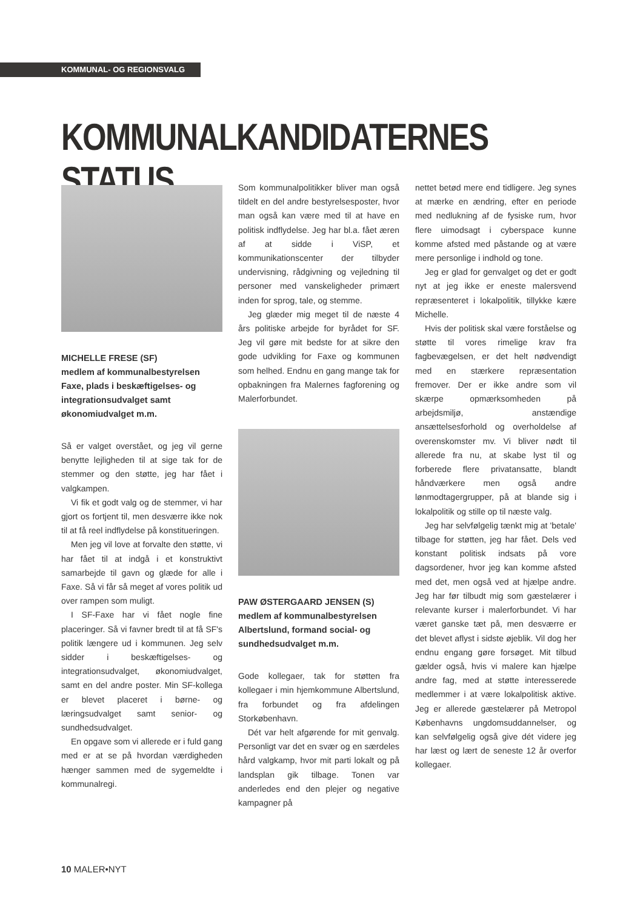KOMMUNAL- OG REGIONSVALG
KOMMUNALKANDIDATERNES STATUS
MICHELLE FRESE (SF)
medlem af kommunalbestyrelsen Faxe, plads i beskæftigelses- og integrationsudvalget samt økonomiudvalget m.m.
Så er valget overstået, og jeg vil gerne benytte lejligheden til at sige tak for de stemmer og den støtte, jeg har fået i valgkampen.
Vi fik et godt valg og de stemmer, vi har gjort os fortjent til, men desværre ikke nok til at få reel indflydelse på konstitueringen.
Men jeg vil love at forvalte den støtte, vi har fået til at indgå i et konstruktivt samarbejde til gavn og glæde for alle i Faxe. Så vi får så meget af vores politik ud over rampen som muligt.
I SF-Faxe har vi fået nogle fine placeringer. Så vi favner bredt til at få SF's politik længere ud i kommunen. Jeg selv sidder i beskæftigelses- og integrationsudvalget, økonomiudvalget, samt en del andre poster. Min SF-kollega er blevet placeret i børne- og læringsudvalget samt senior- og sundhedsudvalget.
En opgave som vi allerede er i fuld gang med er at se på hvordan værdigheden hænger sammen med de sygemeldte i kommunalregi.
Som kommunalpolitikker bliver man også tildelt en del andre bestyrelsesposter, hvor man også kan være med til at have en politisk indflydelse. Jeg har bl.a. fået æren af at sidde i ViSP, et kommunikationscenter der tilbyder undervisning, rådgivning og vejledning til personer med vanskeligheder primært inden for sprog, tale, og stemme.
Jeg glæder mig meget til de næste 4 års politiske arbejde for byrådet for SF. Jeg vil gøre mit bedste for at sikre den gode udvikling for Faxe og kommunen som helhed. Endnu en gang mange tak for opbakningen fra Malernes fagforening og Malerforbundet.
PAW ØSTERGAARD JENSEN (S)
medlem af kommunalbestyrelsen Albertslund, formand social- og sundhedsudvalget m.m.
Gode kollegaer, tak for støtten fra kollegaer i min hjemkommune Albertslund, fra forbundet og fra afdelingen Storkøbenhavn.
Dét var helt afgørende for mit genvalg. Personligt var det en svær og en særdeles hård valgkamp, hvor mit parti lokalt og på landsplan gik tilbage. Tonen var anderledes end den plejer og negative kampagner på
nettet betød mere end tidligere. Jeg synes at mærke en ændring, efter en periode med nedlukning af de fysiske rum, hvor flere uimodsagt i cyberspace kunne komme afsted med påstande og at være mere personlige i indhold og tone.
Jeg er glad for genvalget og det er godt nyt at jeg ikke er eneste malersvend repræsenteret i lokalpolitik, tillykke kære Michelle.
Hvis der politisk skal være forståelse og støtte til vores rimelige krav fra fagbevægelsen, er det helt nødvendigt med en stærkere repræsentation fremover. Der er ikke andre som vil skærpe opmærksomheden på arbejdsmiljø, anstændige ansættelsesforhold og overholdelse af overenskomster mv. Vi bliver nødt til allerede fra nu, at skabe lyst til og forberede flere privatansatte, blandt håndværkere men også andre lønmodtagergrupper, på at blande sig i lokalpolitik og stille op til næste valg.
Jeg har selvfølgelig tænkt mig at 'betale' tilbage for støtten, jeg har fået. Dels ved konstant politisk indsats på vore dagsordener, hvor jeg kan komme afsted med det, men også ved at hjælpe andre. Jeg har før tilbudt mig som gæstelærer i relevante kurser i malerforbundet. Vi har været ganske tæt på, men desværre er det blevet aflyst i sidste øjeblik. Vil dog her endnu engang gøre forsøget. Mit tilbud gælder også, hvis vi malere kan hjælpe andre fag, med at støtte interesserede medlemmer i at være lokalpolitisk aktive. Jeg er allerede gæstelærer på Metropol Københavns ungdomsuddannelser, og kan selvfølgelig også give dét videre jeg har læst og lært de seneste 12 år overfor kollegaer.
10 MALER•NYT